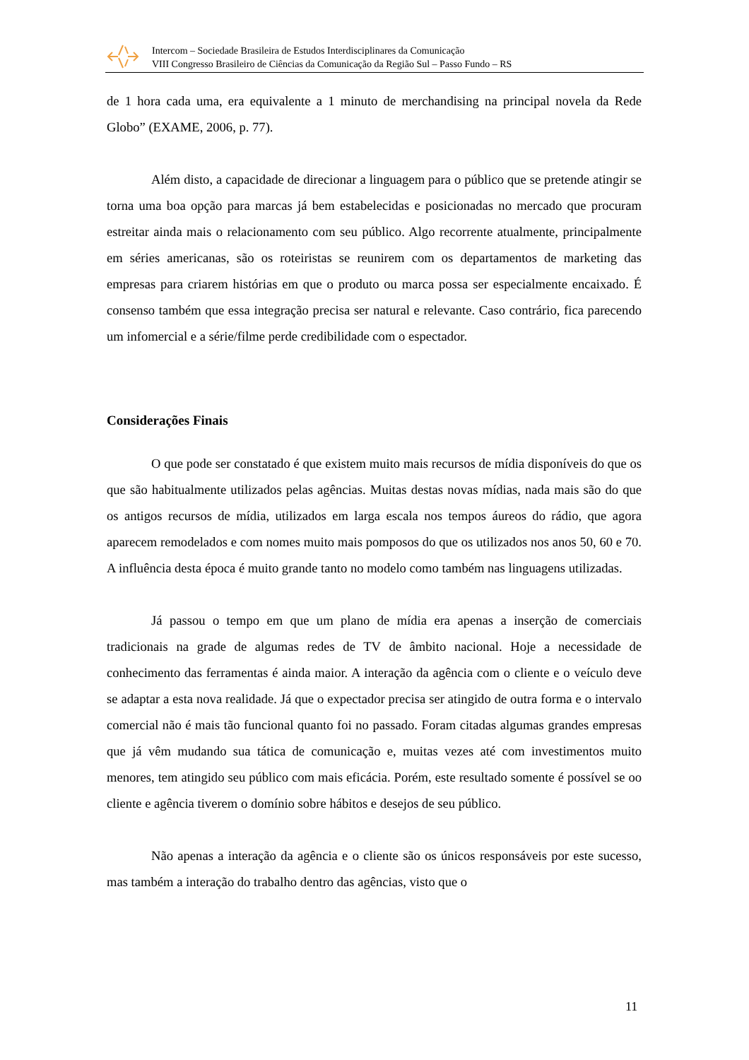Intercom – Sociedade Brasileira de Estudos Interdisciplinares da Comunicação
VIII Congresso Brasileiro de Ciências da Comunicação da Região Sul – Passo Fundo – RS
de 1 hora cada uma, era equivalente a 1 minuto de merchandising na principal novela da Rede Globo” (EXAME, 2006, p. 77).
Além disto, a capacidade de direcionar a linguagem para o público que se pretende atingir se torna uma boa opção para marcas já bem estabelecidas e posicionadas no mercado que procuram estreitar ainda mais o relacionamento com seu público. Algo recorrente atualmente, principalmente em séries americanas, são os roteiristas se reunirem com os departamentos de marketing das empresas para criarem histórias em que o produto ou marca possa ser especialmente encaixado. É consenso também que essa integração precisa ser natural e relevante. Caso contrário, fica parecendo um infomercial e a série/filme perde credibilidade com o espectador.
Considerações Finais
O que pode ser constatado é que existem muito mais recursos de mídia disponíveis do que os que são habitualmente utilizados pelas agências. Muitas destas novas mídias, nada mais são do que os antigos recursos de mídia, utilizados em larga escala nos tempos áureos do rádio, que agora aparecem remodelados e com nomes muito mais pomposos do que os utilizados nos anos 50, 60 e 70. A influência desta época é muito grande tanto no modelo como também nas linguagens utilizadas.
Já passou o tempo em que um plano de mídia era apenas a inserção de comerciais tradicionais na grade de algumas redes de TV de âmbito nacional. Hoje a necessidade de conhecimento das ferramentas é ainda maior. A interação da agência com o cliente e o veículo deve se adaptar a esta nova realidade. Já que o expectador precisa ser atingido de outra forma e o intervalo comercial não é mais tão funcional quanto foi no passado. Foram citadas algumas grandes empresas que já vêm mudando sua tática de comunicação e, muitas vezes até com investimentos muito menores, tem atingido seu público com mais eficácia. Porém, este resultado somente é possível se oo cliente e agência tiverem o domínio sobre hábitos e desejos de seu público.
Não apenas a interação da agência e o cliente são os únicos responsáveis por este sucesso, mas também a interação do trabalho dentro das agências, visto que o
11